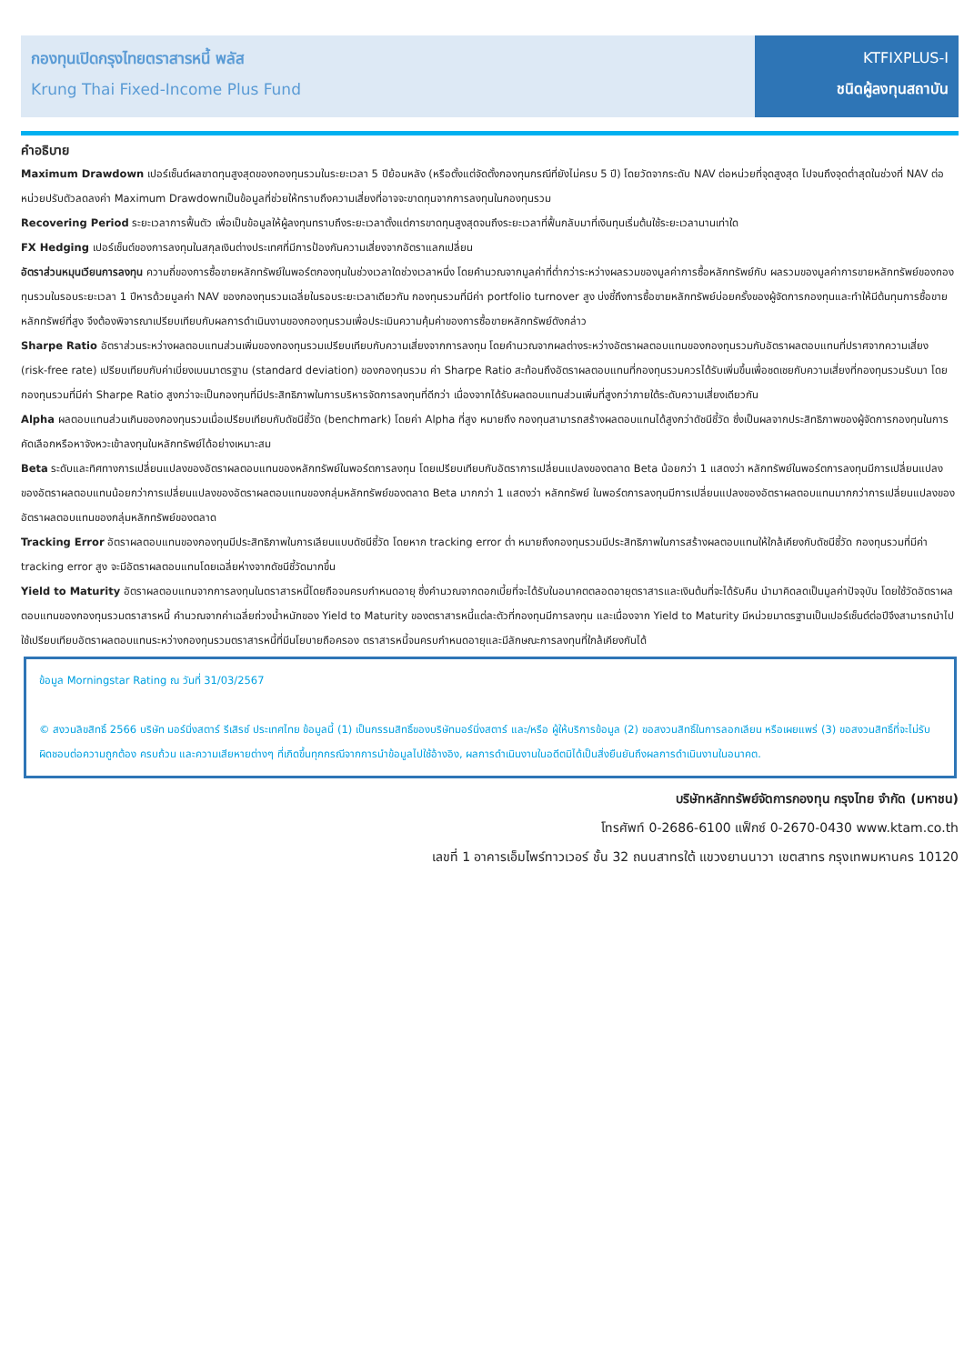กองทุนเปิดกรุงไทยตราสารหนี้ พลัส
Krung Thai Fixed-Income Plus Fund
KTFIXPLUS-I
ชนิดผู้ลงทุนสถาบัน
คำอธิบาย
Maximum Drawdown เปอร์เซ็นต์ผลขาดทุนสูงสุดของกองทุนรวมในระยะเวลา 5 ปีย้อนหลัง (หรือตั้งแต่จัดตั้งกองทุนกรณีที่ยังไม่ครบ 5 ปี) โดยวัดจากระดับ NAV ต่อหน่วยที่จุดสูงสุด ไปจนถึงจุดต่ำสุดในช่วงที่ NAV ต่อหน่วยปรับตัวลดลงค่า Maximum Drawdownเป็นข้อมูลที่ช่วยให้ทราบถึงความเสี่ยงที่อาจจะขาดทุนจากการลงทุนในกองทุนรวม
Recovering Period ระยะเวลาการฟื้นตัว เพื่อเป็นข้อมูลให้ผู้ลงทุนทราบถึงระยะเวลาตั้งแต่การขาดทุนสูงสุดจนถึงระยะเวลาที่ฟื้นกลับมาที่เงินทุนเริ่มต้นใช้ระยะเวลานานเท่าใด
FX Hedging เปอร์เซ็นต์ของการลงทุนในสกุลเงินต่างประเทศที่มีการป้องกันความเสี่ยงจากอัตราแลกเปลี่ยน
อัตราส่วนหมุนเวียนการลงทุน ความถี่ของการซื้อขายหลักทรัพย์ในพอร์ตกองทุนในช่วงเวลาใดช่วงเวลาหนึ่ง โดยคำนวณจากมูลค่าที่ต่ำกว่าระหว่างผลรวมของมูลค่าการซื้อหลักทรัพย์กับ ผลรวมของมูลค่าการขายหลักทรัพย์ของกองทุนรวมในรอบระยะเวลา 1 ปีหารด้วยมูลค่า NAV ของกองทุนรวมเฉลี่ยในรอบระยะเวลาเดียวกัน กองทุนรวมที่มีค่า portfolio turnover สูง บ่งชี้ถึงการซื้อขายหลักทรัพย์บ่อยครั้งของผู้จัดการกองทุนและทำให้มีต้นทุนการซื้อขายหลักทรัพย์ที่สูง จึงต้องพิจารณาเปรียบเทียบกับผลการดำเนินงานของกองทุนรวมเพื่อประเมินความคุ้มค่าของการซื้อขายหลักทรัพย์ดังกล่าว
Sharpe Ratio อัตราส่วนระหว่างผลตอบแทนส่วนเพิ่มของกองทุนรวมเปรียบเทียบกับความเสี่ยงจากการลงทุน โดยคำนวณจากผลต่างระหว่างอัตราผลตอบแทนของกองทุนรวมกับอัตราผลตอบแทนที่ปราศจากความเสี่ยง (risk-free rate) เปรียบเทียบกับค่าเบี่ยงเบนมาตรฐาน (standard deviation) ของกองทุนรวม ค่า Sharpe Ratio สะท้อนถึงอัตราผลตอบแทนที่กองทุนรวมควรได้รับเพิ่มขึ้นเพื่อชดเชยกับความเสี่ยงที่กองทุนรวมรับมา โดยกองทุนรวมที่มีค่า Sharpe Ratio สูงกว่าจะเป็นกองทุนที่มีประสิทธิภาพในการบริหารจัดการลงทุนที่ดีกว่า เนื่องจากได้รับผลตอบแทนส่วนเพิ่มที่สูงกว่าภายใต้ระดับความเสี่ยงเดียวกัน
Alpha ผลตอบแทนส่วนเกินของกองทุนรวมเมื่อเปรียบเทียบกับดัชนีชี้วัด (benchmark) โดยค่า Alpha ที่สูง หมายถึง กองทุนสามารถสร้างผลตอบแทนได้สูงกว่าดัชนีชี้วัด ซึ่งเป็นผลจากประสิทธิภาพของผู้จัดการกองทุนในการคัดเลือกหรือหาจังหวะเข้าลงทุนในหลักทรัพย์ได้อย่างเหมาะสม
Beta ระดับและทิศทางการเปลี่ยนแปลงของอัตราผลตอบแทนของหลักทรัพย์ในพอร์ตการลงทุน โดยเปรียบเทียบกับอัตราการเปลี่ยนแปลงของตลาด Beta น้อยกว่า 1 แสดงว่า หลักทรัพย์ในพอร์ตการลงทุนมีการเปลี่ยนแปลงของอัตราผลตอบแทนน้อยกว่าการเปลี่ยนแปลงของอัตราผลตอบแทนของกลุ่มหลักทรัพย์ของตลาด Beta มากกว่า 1 แสดงว่า หลักทรัพย์ ในพอร์ตการลงทุนมีการเปลี่ยนแปลงของอัตราผลตอบแทนมากกว่าการเปลี่ยนแปลงของอัตราผลตอบแทนของกลุ่มหลักทรัพย์ของตลาด
Tracking Error อัตราผลตอบแทนของกองทุนมีประสิทธิภาพในการเลียนแบบดัชนีชี้วัด โดยหาก tracking error ต่ำ หมายถึงกองทุนรวมมีประสิทธิภาพในการสร้างผลตอบแทนให้ใกล้เคียงกับดัชนีชี้วัด กองทุนรวมที่มีค่า tracking error สูง จะมีอัตราผลตอบแทนโดยเฉลี่ยห่างจากดัชนีชี้วัดมากขึ้น
Yield to Maturity อัตราผลตอบแทนจากการลงทุนในตราสารหนี้โดยถือจนครบกำหนดอายุ ซึ่งคำนวณจากดอกเบี้ยที่จะได้รับในอนาคตตลอดอายุตราสารและเงินต้นที่จะได้รับคืน นำมาคิดลดเป็นมูลค่าปัจจุบัน โดยใช้วัดอัตราผลตอบแทนของกองทุนรวมตราสารหนี้ คำนวณจากค่าเฉลี่ยถ่วงน้ำหนักของ Yield to Maturity ของตราสารหนี้แต่ละตัวที่กองทุนมีการลงทุน และเนื่องจาก Yield to Maturity มีหน่วยมาตรฐานเป็นเปอร์เซ็นต์ต่อปีจึงสามารถนำไปใช้เปรียบเทียบอัตราผลตอบแทนระหว่างกองทุนรวมตราสารหนี้ที่มีนโยบายถือครอง ตราสารหนี้จนครบกำหนดอายุและมีลักษณะการลงทุนที่ใกล้เคียงกันได้
ข้อมูล Morningstar Rating ณ วันที่ 31/03/2567
© สงวนลิขสิทธิ์ 2566 บริษัท มอร์นิ่งสตาร์ รีเสิรช์ ประเทศไทย ข้อมูลนี้ (1) เป็นกรรมสิทธิ์ของบริษัทมอร์นิ่งสตาร์ และ/หรือ ผู้ให้บริการข้อมูล (2) ขอสงวนสิทธิ์ในการลอกเลียน หรือเผยแพร่ (3) ขอสงวนสิทธิ์ที่จะไม่รับผิดชอบต่อความถูกต้อง ครบถ้วน และความเสียหายต่างๆ ที่เกิดขึ้นทุกกรณีจากการนำข้อมูลไปใช้อ้างอิง, ผลการดำเนินงานในอดีตมิได้เป็นสิ่งยืนยันถึงผลการดำเนินงานในอนาคต.
บริษัทหลักทรัพย์จัดการกองทุน กรุงไทย จำกัด (มหาชน)
โทรศัพท์ 0-2686-6100 แฟ็กซ์ 0-2670-0430 www.ktam.co.th
เลขที่ 1 อาคารเอ็มไพร์ทาวเวอร์ ชั้น 32 ถนนสาทรใต้ แขวงยานนาวา เขตสาทร กรุงเทพมหานคร 10120